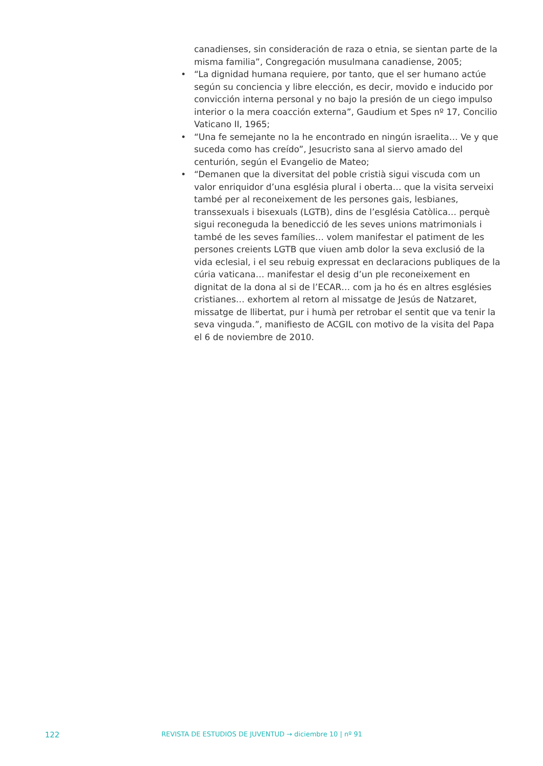canadienses, sin consideración de raza o etnia, se sientan parte de la misma familia”, Congregación musulmana canadiense, 2005;
• “La dignidad humana requiere, por tanto, que el ser humano actúe según su conciencia y libre elección, es decir, movido e inducido por convicción interna personal y no bajo la presión de un ciego impulso interior o la mera coacción externa”, Gaudium et Spes nº 17, Concilio Vaticano II, 1965;
• “Una fe semejante no la he encontrado en ningún israelita… Ve y que suceda como has creído”, Jesucristo sana al siervo amado del centurión, según el Evangelio de Mateo;
• “Demanen que la diversitat del poble cristià sigui viscuda com un valor enriquidor d’una església plural i oberta… que la visita serveixi també per al reconeixement de les persones gais, lesbianes, transsexuals i bisexuals (LGTB), dins de l’església Catòlica… perquè sigui reconeguda la benedicció de les seves unions matrimonials i també de les seves famílies… volem manifestar el patiment de les persones creients LGTB que viuen amb dolor la seva exclusió de la vida eclesial, i el seu rebuig expressat en declaracions publiques de la cúria vaticana… manifestar el desig d’un ple reconeixement en dignitat de la dona al si de l’ECAR… com ja ho és en altres esglésies cristianes… exhortem al retorn al missatge de Jesús de Natzaret, missatge de llibertat, pur i humà per retrobar el sentit que va tenir la seva vinguda.”, manifiesto de ACGIL con motivo de la visita del Papa el 6 de noviembre de 2010.
122 REVISTA DE ESTUDIOS DE JUVENTUD → diciembre 10 | nº 91